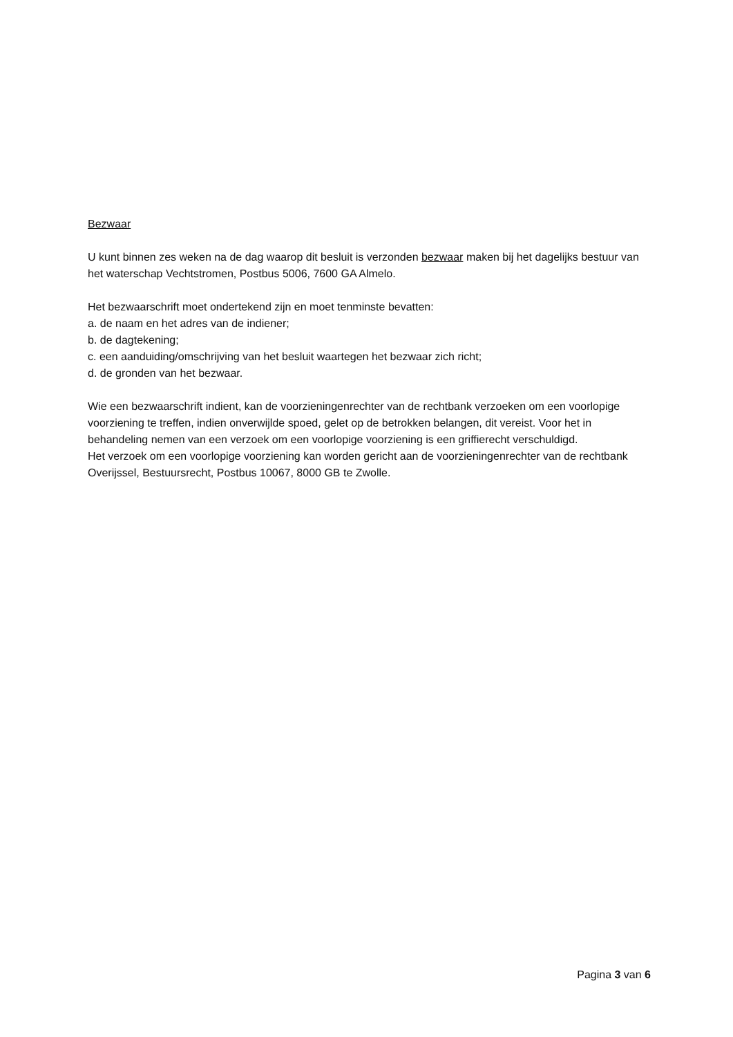Bezwaar
U kunt binnen zes weken na de dag waarop dit besluit is verzonden bezwaar maken bij het dagelijks bestuur van het waterschap Vechtstromen, Postbus 5006, 7600 GA Almelo.
Het bezwaarschrift moet ondertekend zijn en moet tenminste bevatten:
a. de naam en het adres van de indiener;
b. de dagtekening;
c. een aanduiding/omschrijving van het besluit waartegen het bezwaar zich richt;
d. de gronden van het bezwaar.
Wie een bezwaarschrift indient, kan de voorzieningenrechter van de rechtbank verzoeken om een voorlopige voorziening te treffen, indien onverwijlde spoed, gelet op de betrokken belangen, dit vereist. Voor het in behandeling nemen van een verzoek om een voorlopige voorziening is een griffierecht verschuldigd.
Het verzoek om een voorlopige voorziening kan worden gericht aan de voorzieningenrechter van de rechtbank Overijssel, Bestuursrecht, Postbus 10067, 8000 GB te Zwolle.
Pagina 3 van 6